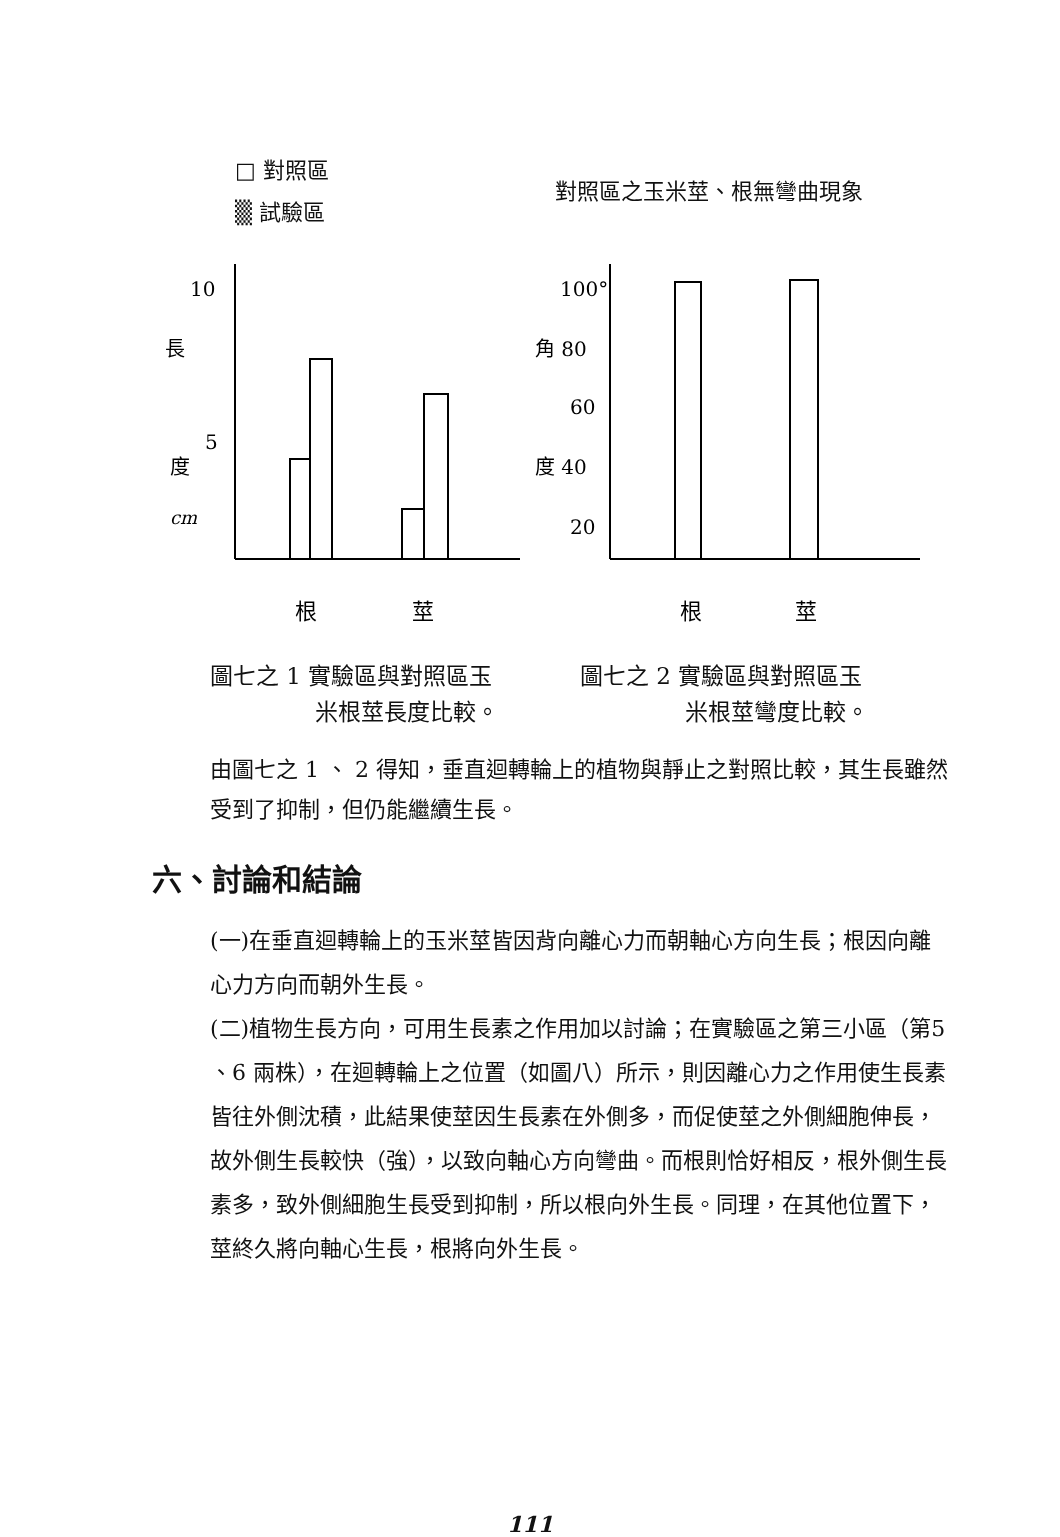□ 對照區
▒ 試驗區
10
5
長
度
cm
根
莖
圖七之 1 實驗區與對照區玉
米根莖長度比較。
對照區之玉米莖、根無彎曲現象
100°
角 80
60
度 40
20
根
莖
圖七之 2 實驗區與對照區玉
米根莖彎度比較。
由圖七之 1 、 2 得知，垂直迴轉輪上的植物與靜止之對照比較，其生長雖然受到了抑制，但仍能繼續生長。
六、討論和結論
(一)在垂直迴轉輪上的玉米莖皆因背向離心力而朝軸心方向生長；根因向離心力方向而朝外生長。
(二)植物生長方向，可用生長素之作用加以討論；在實驗區之第三小區（第5 、6 兩株），在迴轉輪上之位置（如圖八）所示，則因離心力之作用使生長素皆往外側沈積，此結果使莖因生長素在外側多，而促使莖之外側細胞伸長，故外側生長較快（強），以致向軸心方向彎曲。而根則恰好相反，根外側生長素多，致外側細胞生長受到抑制，所以根向外生長。同理，在其他位置下，莖終久將向軸心生長，根將向外生長。
111